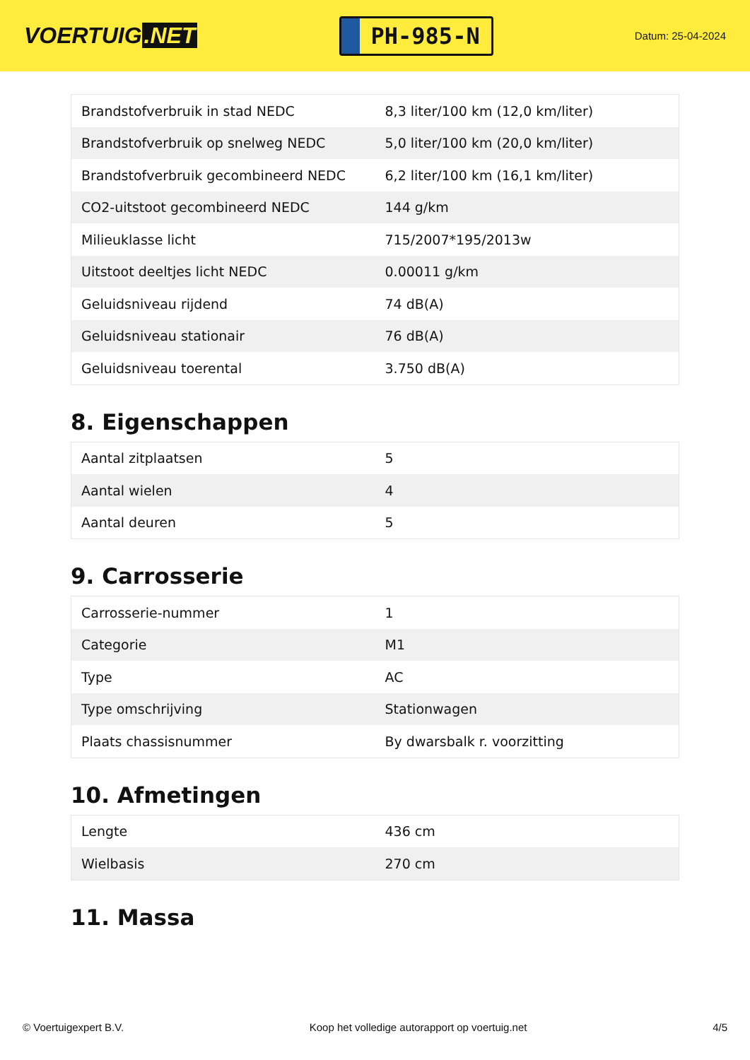VOERTUIG.NET
PH-985-N
Datum: 25-04-2024
| Brandstofverbruik in stad NEDC | 8,3 liter/100 km (12,0 km/liter) |
| Brandstofverbruik op snelweg NEDC | 5,0 liter/100 km (20,0 km/liter) |
| Brandstofverbruik gecombineerd NEDC | 6,2 liter/100 km (16,1 km/liter) |
| CO2-uitstoot gecombineerd NEDC | 144 g/km |
| Milieuklasse licht | 715/2007*195/2013w |
| Uitstoot deeltjes licht NEDC | 0.00011 g/km |
| Geluidsniveau rijdend | 74 dB(A) |
| Geluidsniveau stationair | 76 dB(A) |
| Geluidsniveau toerental | 3.750 dB(A) |
8. Eigenschappen
| Aantal zitplaatsen | 5 |
| Aantal wielen | 4 |
| Aantal deuren | 5 |
9. Carrosserie
| Carrosserie-nummer | 1 |
| Categorie | M1 |
| Type | AC |
| Type omschrijving | Stationwagen |
| Plaats chassisnummer | By dwarsbalk r. voorzitting |
10. Afmetingen
| Lengte | 436 cm |
| Wielbasis | 270 cm |
11. Massa
© Voertuigexpert B.V. Koop het volledige autorapport op voertuig.net 4/5